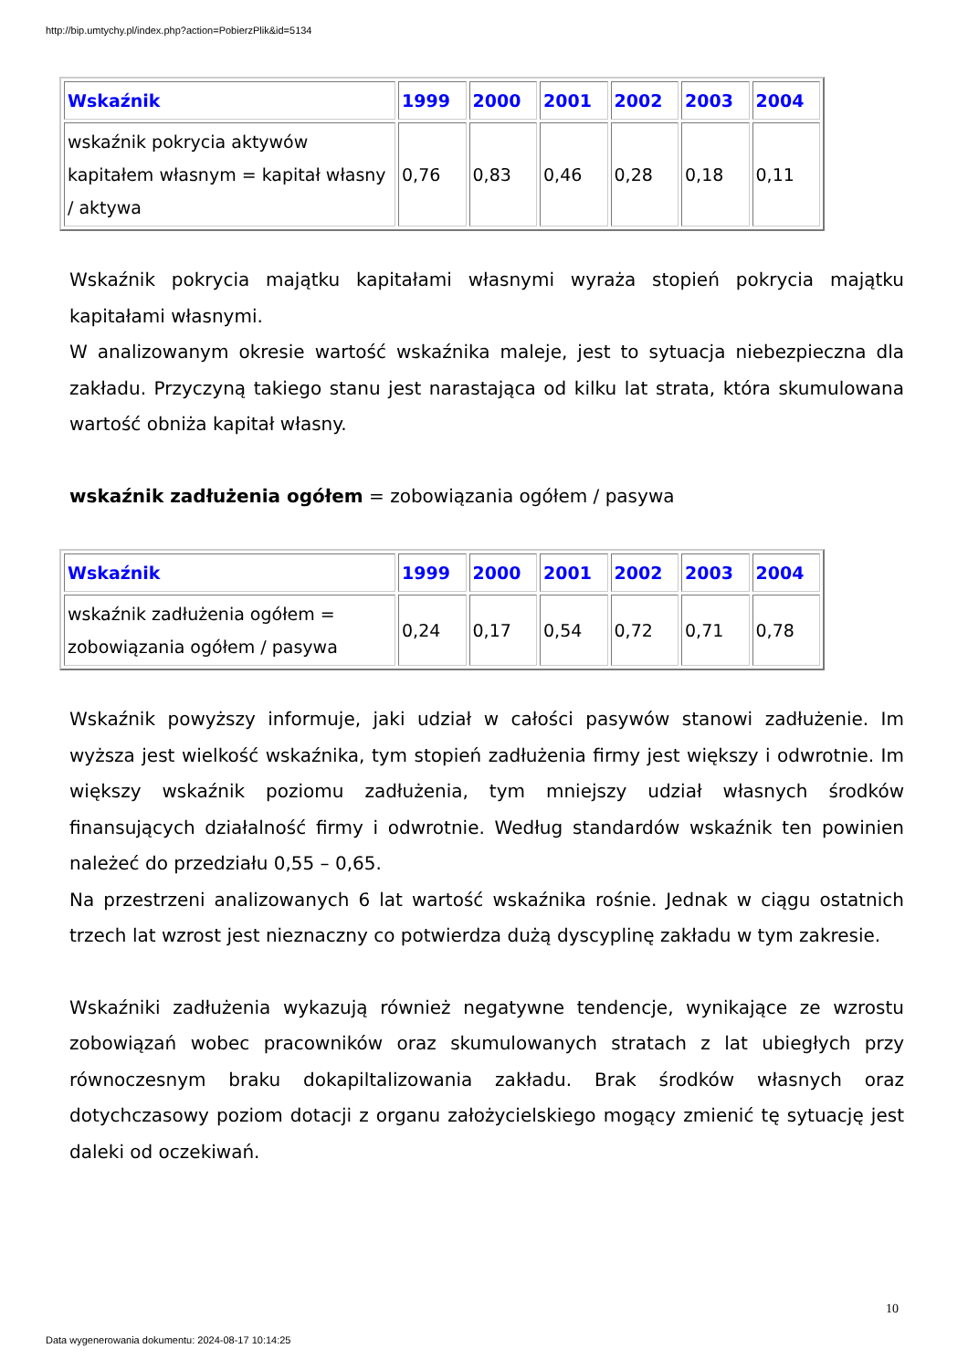http://bip.umtychy.pl/index.php?action=PobierzPlik&id=5134
| Wskaźnik | 1999 | 2000 | 2001 | 2002 | 2003 | 2004 |
| --- | --- | --- | --- | --- | --- | --- |
| wskaźnik pokrycia aktywów kapitałem własnym = kapitał własny / aktywa | 0,76 | 0,83 | 0,46 | 0,28 | 0,18 | 0,11 |
Wskaźnik pokrycia majątku kapitałami własnymi wyraża stopień pokrycia majątku kapitałami własnymi.
W analizowanym okresie wartość wskaźnika maleje, jest to sytuacja niebezpieczna dla zakładu. Przyczyną takiego stanu jest narastająca od kilku lat strata, która skumulowana wartość obniża kapitał własny.
wskaźnik zadłużenia ogółem = zobowiązania ogółem / pasywa
| Wskaźnik | 1999 | 2000 | 2001 | 2002 | 2003 | 2004 |
| --- | --- | --- | --- | --- | --- | --- |
| wskaźnik zadłużenia ogółem = zobowiązania ogółem / pasywa | 0,24 | 0,17 | 0,54 | 0,72 | 0,71 | 0,78 |
Wskaźnik powyższy informuje, jaki udział w całości pasywów stanowi zadłużenie. Im wyższa jest wielkość wskaźnika, tym stopień zadłużenia firmy jest większy i odwrotnie. Im większy wskaźnik poziomu zadłużenia, tym mniejszy udział własnych środków finansujących działalność firmy i odwrotnie. Według standardów wskaźnik ten powinien należeć do przedziału 0,55 – 0,65.
Na przestrzeni analizowanych 6 lat wartość wskaźnika rośnie. Jednak w ciągu ostatnich trzech lat wzrost jest nieznaczny co potwierdza dużą dyscyplinę zakładu w tym zakresie.
Wskaźniki zadłużenia wykazują również negatywne tendencje, wynikające ze wzrostu zobowiązań wobec pracowników oraz skumulowanych stratach z lat ubiegłych przy równoczesnym braku dokapiltalizowania zakładu. Brak środków własnych oraz dotychczasowy poziom dotacji z organu założycielskiego mogący zmienić tę sytuację jest daleki od oczekiwań.
10
Data wygenerowania dokumentu: 2024-08-17 10:14:25